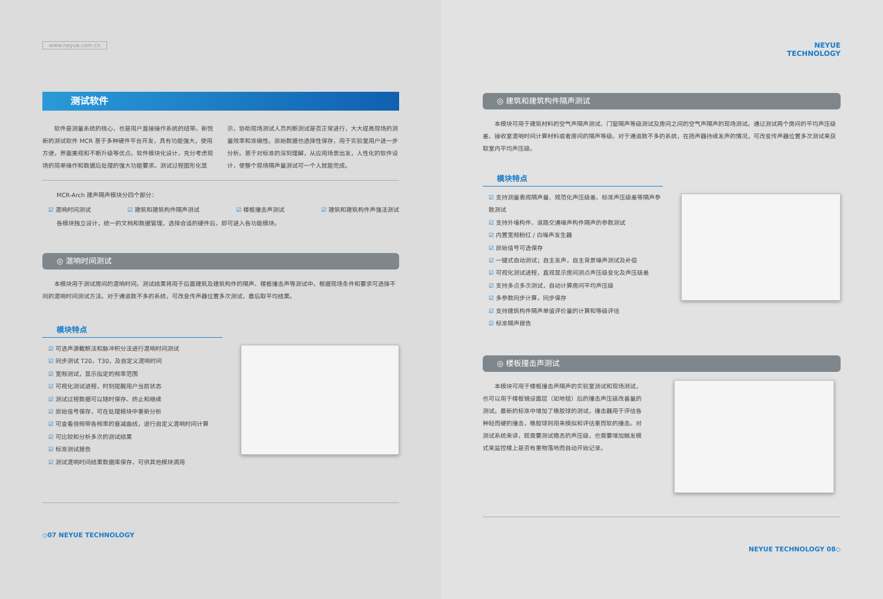www.neyue.com.cn
测试软件
　　软件是测量系统的核心，也是用户直接操作系统的纽带。新悦新的测试软件 MCR 基于多种硬件平台开发，具有功能强大，使用方便，界面美观和不断升级等优点。软件模块化设计，充分考虑现场的简单操作和数据后处理的强大功能要求。测试过程图形化显示，协助现场测试人员判断测试是否正常进行，大大提高现场的测量效率和准确性。原始数据也选择性保存，用于实验室用户进一步分析。基于对标准的深刻理解，从应用场景出发，人性化的软件设计，使整个现场隔声量测试可一个人就能完成。
MCR-Arch 建声隔声模块分四个部分：
☑ 混响时间测试 ☑ 建筑和建筑构件隔声测试 ☑ 楼板撞击声测试 ☑ 建筑和建筑构件声强法测试
各模块独立设计，统一的文档和数据管理，选择合适的硬件后，即可进入各功能模块。
◎ 混响时间测试
　　本模块用于测试房间的混响时间。测试结果将用于后面建筑及建筑构件的隔声、楼板撞击声等测试中。根据现场条件和要求可选择不同的混响时间测试方法。对于通道数不多的系统，可改变传声器位置多次测试，最后取平均结果。
模块特点
☑ 可选声源截断法和脉冲积分法进行混响时间测试
☑ 同步测试 T20，T30，及自定义混响时间
☑ 宽频测试，显示指定的频率范围
☑ 可视化测试进程，时刻提醒用户当前状态
☑ 测试过程数据可以随时保存、终止和继续
☑ 原始信号保存，可在处理模块中重新分析
☑ 可查看倍频带各频率的衰减曲线，进行自定义混响时间计算
☑ 可比较和分析多次的测试结果
☑ 标准测试报告
☑ 测试混响时间结果数据库保存，可供其他模块调用
◇07 NEYUE TECHNOLOGY
NEYUE
TECHNOLOGY
◎ 建筑和建筑构件隔声测试
　　本模块可用于建筑材料的空气声隔声测试、门窗隔声等级测试及房间之间的空气声隔声的现场测试。通过测试两个房间的平均声压级差、接收室混响时间计算材料或者房间的隔声等级。对于通道数不多的系统，在扬声器持续发声的情况，可改变传声器位置多次测试来获取室内平均声压级。
模块特点
☑ 支持测量表观隔声量、规范化声压级差、标准声压级差等隔声参数测试
☑ 支持外墙构件、道路交通噪声构件隔声的参数测试
☑ 内置宽频粉红 / 白噪声发生器
☑ 原始信号可选保存
☑ 一键式自动测试；自主发声，自主背景噪声测试及补偿
☑ 可视化测试进程，直观显示房间测点声压级变化及声压级差
☑ 支持多点多次测试，自动计算房间平均声压级
☑ 多参数同步计算，同步保存
☑ 支持建筑构件隔声单值评价量的计算和等级评估
☑ 标准隔声报告
◎ 楼板撞击声测试
　　本模块可用于楼板撞击声隔声的实验室测试和现场测试，也可以用于楼板铺设面层（如地毯）后的撞击声压级改善量的测试。最新的标准中增加了橡胶球的测试，撞击器用于评估各种轻而硬的撞击，橡胶球则用来模拟和评估重而软的撞击。对测试系统来讲，既需要测试稳态的声压级，也需要增加触发模式来监控楼上是否有重物落地而自动开始记录。
NEYUE TECHNOLOGY 08◇